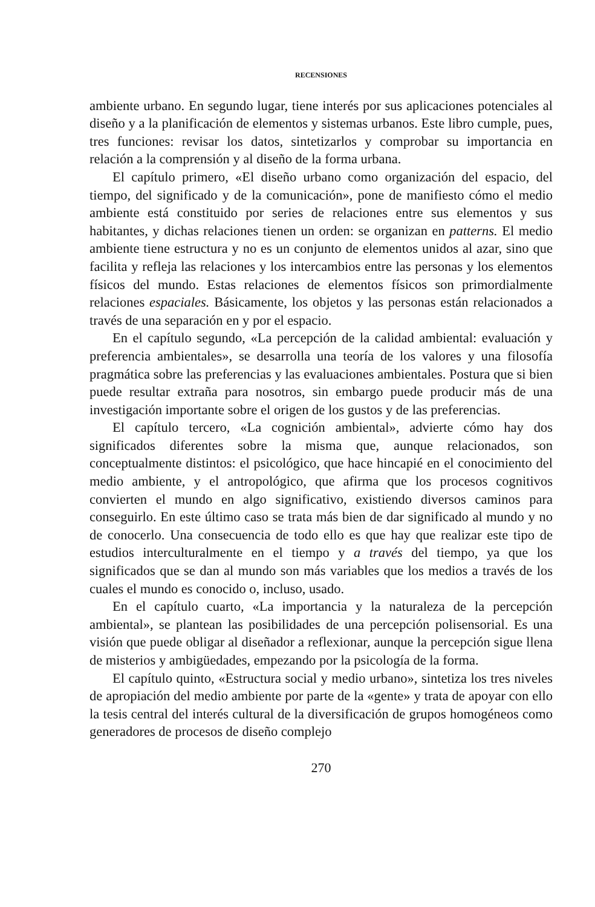RECENSIONES
ambiente urbano. En segundo lugar, tiene interés por sus aplicaciones potenciales al diseño y a la planificación de elementos y sistemas urbanos. Este libro cumple, pues, tres funciones: revisar los datos, sintetizarlos y comprobar su importancia en relación a la comprensión y al diseño de la forma urbana.
El capítulo primero, «El diseño urbano como organización del espacio, del tiempo, del significado y de la comunicación», pone de manifiesto cómo el medio ambiente está constituido por series de relaciones entre sus elementos y sus habitantes, y dichas relaciones tienen un orden: se organizan en patterns. El medio ambiente tiene estructura y no es un conjunto de elementos unidos al azar, sino que facilita y refleja las relaciones y los intercambios entre las personas y los elementos físicos del mundo. Estas relaciones de elementos físicos son primordialmente relaciones espaciales. Básicamente, los objetos y las personas están relacionados a través de una separación en y por el espacio.
En el capítulo segundo, «La percepción de la calidad ambiental: evaluación y preferencia ambientales», se desarrolla una teoría de los valores y una filosofía pragmática sobre las preferencias y las evaluaciones ambientales. Postura que si bien puede resultar extraña para nosotros, sin embargo puede producir más de una investigación importante sobre el origen de los gustos y de las preferencias.
El capítulo tercero, «La cognición ambiental», advierte cómo hay dos significados diferentes sobre la misma que, aunque relacionados, son conceptualmente distintos: el psicológico, que hace hincapié en el conocimiento del medio ambiente, y el antropológico, que afirma que los procesos cognitivos convierten el mundo en algo significativo, existiendo diversos caminos para conseguirlo. En este último caso se trata más bien de dar significado al mundo y no de conocerlo. Una consecuencia de todo ello es que hay que realizar este tipo de estudios interculturalmente en el tiempo y a través del tiempo, ya que los significados que se dan al mundo son más variables que los medios a través de los cuales el mundo es conocido o, incluso, usado.
En el capítulo cuarto, «La importancia y la naturaleza de la percepción ambiental», se plantean las posibilidades de una percepción polisensorial. Es una visión que puede obligar al diseñador a reflexionar, aunque la percepción sigue llena de misterios y ambigüedades, empezando por la psicología de la forma.
El capítulo quinto, «Estructura social y medio urbano», sintetiza los tres niveles de apropiación del medio ambiente por parte de la «gente» y trata de apoyar con ello la tesis central del interés cultural de la diversificación de grupos homogéneos como generadores de procesos de diseño complejo
270